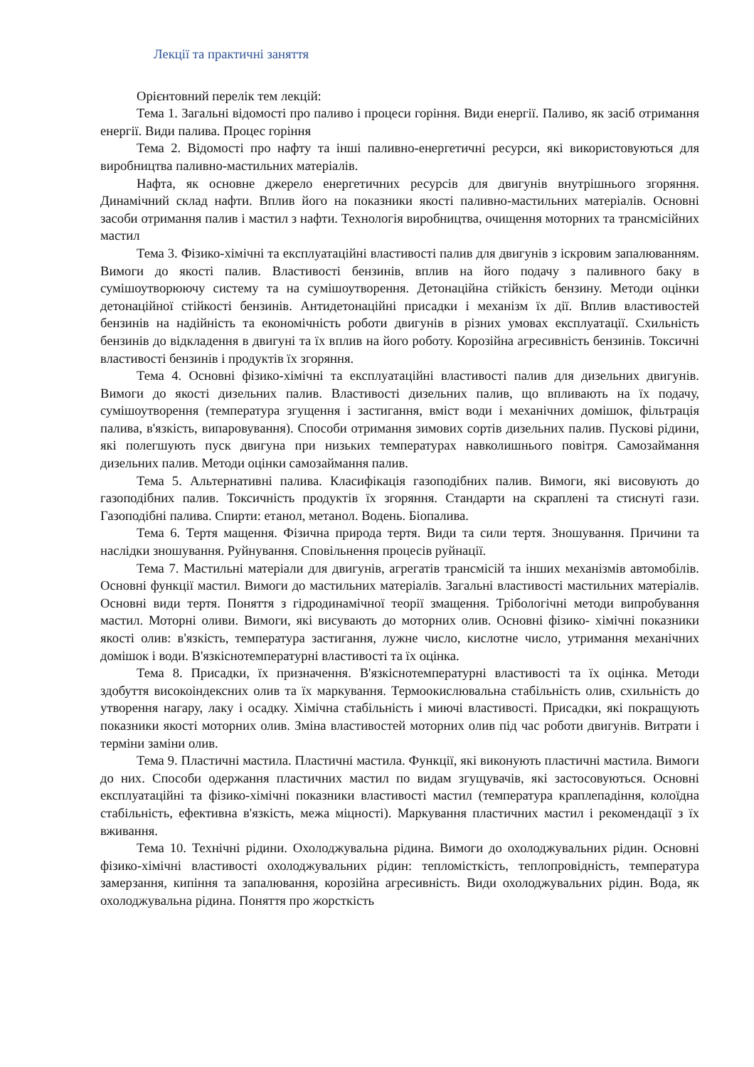Лекції та практичні заняття
Орієнтовний перелік тем лекцій:
Тема 1. Загальні відомості про паливо і процеси горіння. Види енергії. Паливо, як засіб отримання енергії. Види палива. Процес горіння
Тема 2. Відомості про нафту та інші паливно-енергетичні ресурси, які використовуються для виробництва паливно-мастильних матеріалів.
Нафта, як основне джерело енергетичних ресурсів для двигунів внутрішнього згоряння. Динамічний склад нафти. Вплив його на показники якості паливно-мастильних матеріалів. Основні засоби отримання палив і мастил з нафти. Технологія виробництва, очищення моторних та трансмісійних мастил
Тема 3. Фізико-хімічні та експлуатаційні властивості палив для двигунів з іскровим запалюванням. Вимоги до якості палив. Властивості бензинів, вплив на його подачу з паливного баку в сумішоутворюючу систему та на сумішоутворення. Детонаційна стійкість бензину. Методи оцінки детонаційної стійкості бензинів. Антидетонаційні присадки і механізм їх дії. Вплив властивостей бензинів на надійність та економічність роботи двигунів в різних умовах експлуатації. Схильність бензинів до відкладення в двигуні та їх вплив на його роботу. Корозійна агресивність бензинів. Токсичні властивості бензинів і продуктів їх згоряння.
Тема 4. Основні фізико-хімічні та експлуатаційні властивості палив для дизельних двигунів. Вимоги до якості дизельних палив. Властивості дизельних палив, що впливають на їх подачу, сумішоутворення (температура згущення і застигання, вміст води і механічних домішок, фільтрація палива, в'язкість, випаровування). Способи отримання зимових сортів дизельних палив. Пускові рідини, які полегшують пуск двигуна при низьких температурах навколишнього повітря. Самозаймання дизельних палив. Методи оцінки самозаймання палив.
Тема 5. Альтернативні палива. Класифікація газоподібних палив. Вимоги, які висовують до газоподібних палив. Токсичність продуктів їх згоряння. Стандарти на скраплені та стиснуті гази. Газоподібні палива. Спирти: етанол, метанол. Водень. Біопалива.
Тема 6. Тертя мащення. Фізична природа тертя. Види та сили тертя. Зношування. Причини та наслідки зношування. Руйнування. Сповільнення процесів руйнації.
Тема 7. Мастильні матеріали для двигунів, агрегатів трансмісій та інших механізмів автомобілів. Основні функції мастил. Вимоги до мастильних матеріалів. Загальні властивості мастильних матеріалів. Основні види тертя. Поняття з гідродинамічної теорії змащення. Трібологічні методи випробування мастил. Моторні оливи. Вимоги, які висувають до моторних олив. Основні фізико- хімічні показники якості олив: в'язкість, температура застигання, лужне число, кислотне число, утримання механічних домішок і води. В'язкіснотемпературні властивості та їх оцінка.
Тема 8. Присадки, їх призначення. В'язкіснотемпературні властивості та їх оцінка. Методи здобуття високоіндексних олив та їх маркування. Термоокислювальна стабільність олив, схильність до утворення нагару, лаку і осадку. Хімічна стабільність і миючі властивості. Присадки, які покращують показники якості моторних олив. Зміна властивостей моторних олив під час роботи двигунів. Витрати і терміни заміни олив.
Тема 9. Пластичні мастила. Пластичні мастила. Функції, які виконують пластичні мастила. Вимоги до них. Способи одержання пластичних мастил по видам згущувачів, які застосовуються. Основні експлуатаційні та фізико-хімічні показники властивості мастил (температура краплепадіння, колоїдна стабільність, ефективна в'язкість, межа міцності). Маркування пластичних мастил і рекомендації з їх вживання.
Тема 10. Технічні рідини. Охолоджувальна рідина. Вимоги до охолоджувальних рідин. Основні фізико-хімічні властивості охолоджувальних рідин: тепломісткість, теплопровідність, температура замерзання, кипіння та запалювання, корозійна агресивність. Види охолоджувальних рідин. Вода, як охолоджувальна рідина. Поняття про жорсткість